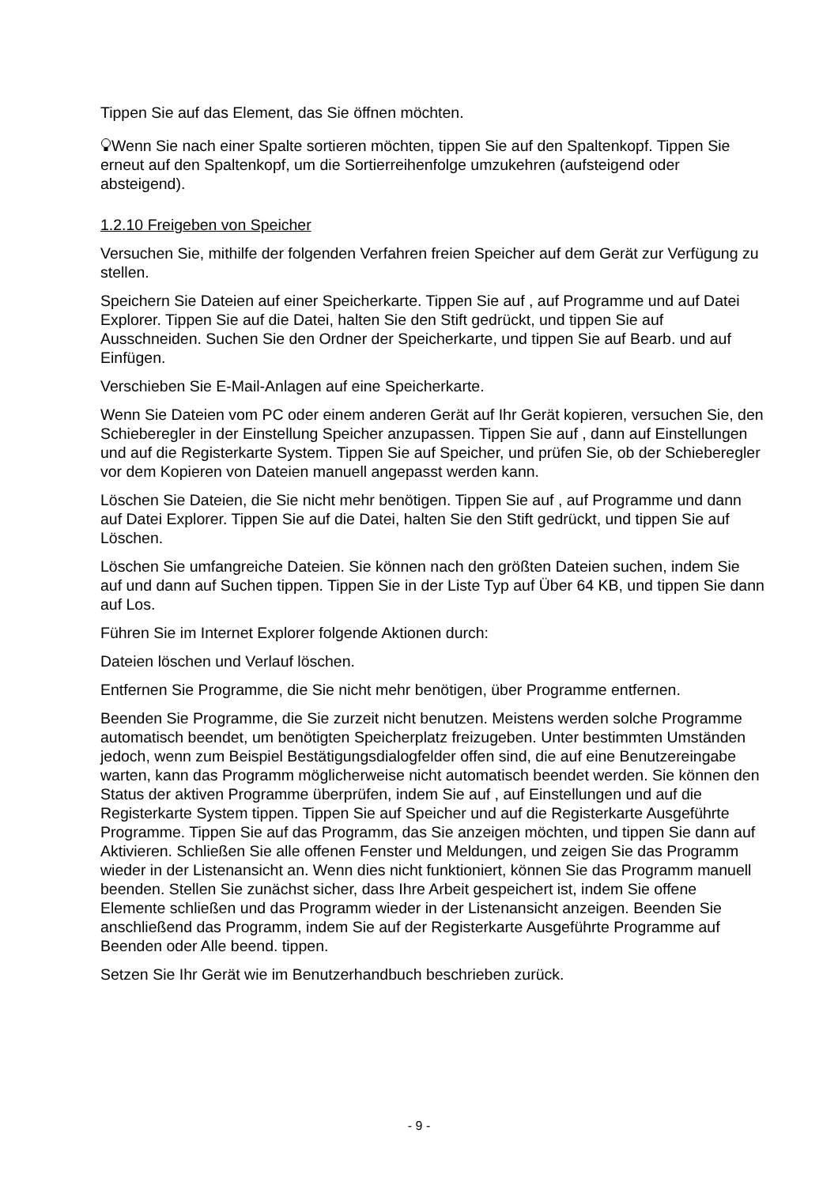Tippen Sie auf das Element, das Sie öffnen möchten.
Wenn Sie nach einer Spalte sortieren möchten, tippen Sie auf den Spaltenkopf. Tippen Sie erneut auf den Spaltenkopf, um die Sortierreihenfolge umzukehren (aufsteigend oder absteigend).
1.2.10 Freigeben von Speicher
Versuchen Sie, mithilfe der folgenden Verfahren freien Speicher auf dem Gerät zur Verfügung zu stellen.
Speichern Sie Dateien auf einer Speicherkarte. Tippen Sie auf , auf Programme und auf Datei Explorer. Tippen Sie auf die Datei, halten Sie den Stift gedrückt, und tippen Sie auf Ausschneiden. Suchen Sie den Ordner der Speicherkarte, und tippen Sie auf Bearb. und auf Einfügen.
Verschieben Sie E-Mail-Anlagen auf eine Speicherkarte.
Wenn Sie Dateien vom PC oder einem anderen Gerät auf Ihr Gerät kopieren, versuchen Sie, den Schieberegler in der Einstellung Speicher anzupassen. Tippen Sie auf , dann auf Einstellungen und auf die Registerkarte System. Tippen Sie auf Speicher, und prüfen Sie, ob der Schieberegler vor dem Kopieren von Dateien manuell angepasst werden kann.
Löschen Sie Dateien, die Sie nicht mehr benötigen. Tippen Sie auf , auf Programme und dann auf Datei Explorer. Tippen Sie auf die Datei, halten Sie den Stift gedrückt, und tippen Sie auf Löschen.
Löschen Sie umfangreiche Dateien. Sie können nach den größten Dateien suchen, indem Sie auf und dann auf Suchen tippen. Tippen Sie in der Liste Typ auf Über 64 KB, und tippen Sie dann auf Los.
Führen Sie im Internet Explorer folgende Aktionen durch:
Dateien löschen und Verlauf löschen.
Entfernen Sie Programme, die Sie nicht mehr benötigen, über Programme entfernen.
Beenden Sie Programme, die Sie zurzeit nicht benutzen. Meistens werden solche Programme automatisch beendet, um benötigten Speicherplatz freizugeben. Unter bestimmten Umständen jedoch, wenn zum Beispiel Bestätigungsdialogfelder offen sind, die auf eine Benutzereingabe warten, kann das Programm möglicherweise nicht automatisch beendet werden. Sie können den Status der aktiven Programme überprüfen, indem Sie auf , auf Einstellungen und auf die Registerkarte System tippen. Tippen Sie auf Speicher und auf die Registerkarte Ausgeführte Programme. Tippen Sie auf das Programm, das Sie anzeigen möchten, und tippen Sie dann auf Aktivieren. Schließen Sie alle offenen Fenster und Meldungen, und zeigen Sie das Programm wieder in der Listenansicht an. Wenn dies nicht funktioniert, können Sie das Programm manuell beenden. Stellen Sie zunächst sicher, dass Ihre Arbeit gespeichert ist, indem Sie offene Elemente schließen und das Programm wieder in der Listenansicht anzeigen. Beenden Sie anschließend das Programm, indem Sie auf der Registerkarte Ausgeführte Programme auf Beenden oder Alle beend. tippen.
Setzen Sie Ihr Gerät wie im Benutzerhandbuch beschrieben zurück.
- 9 -